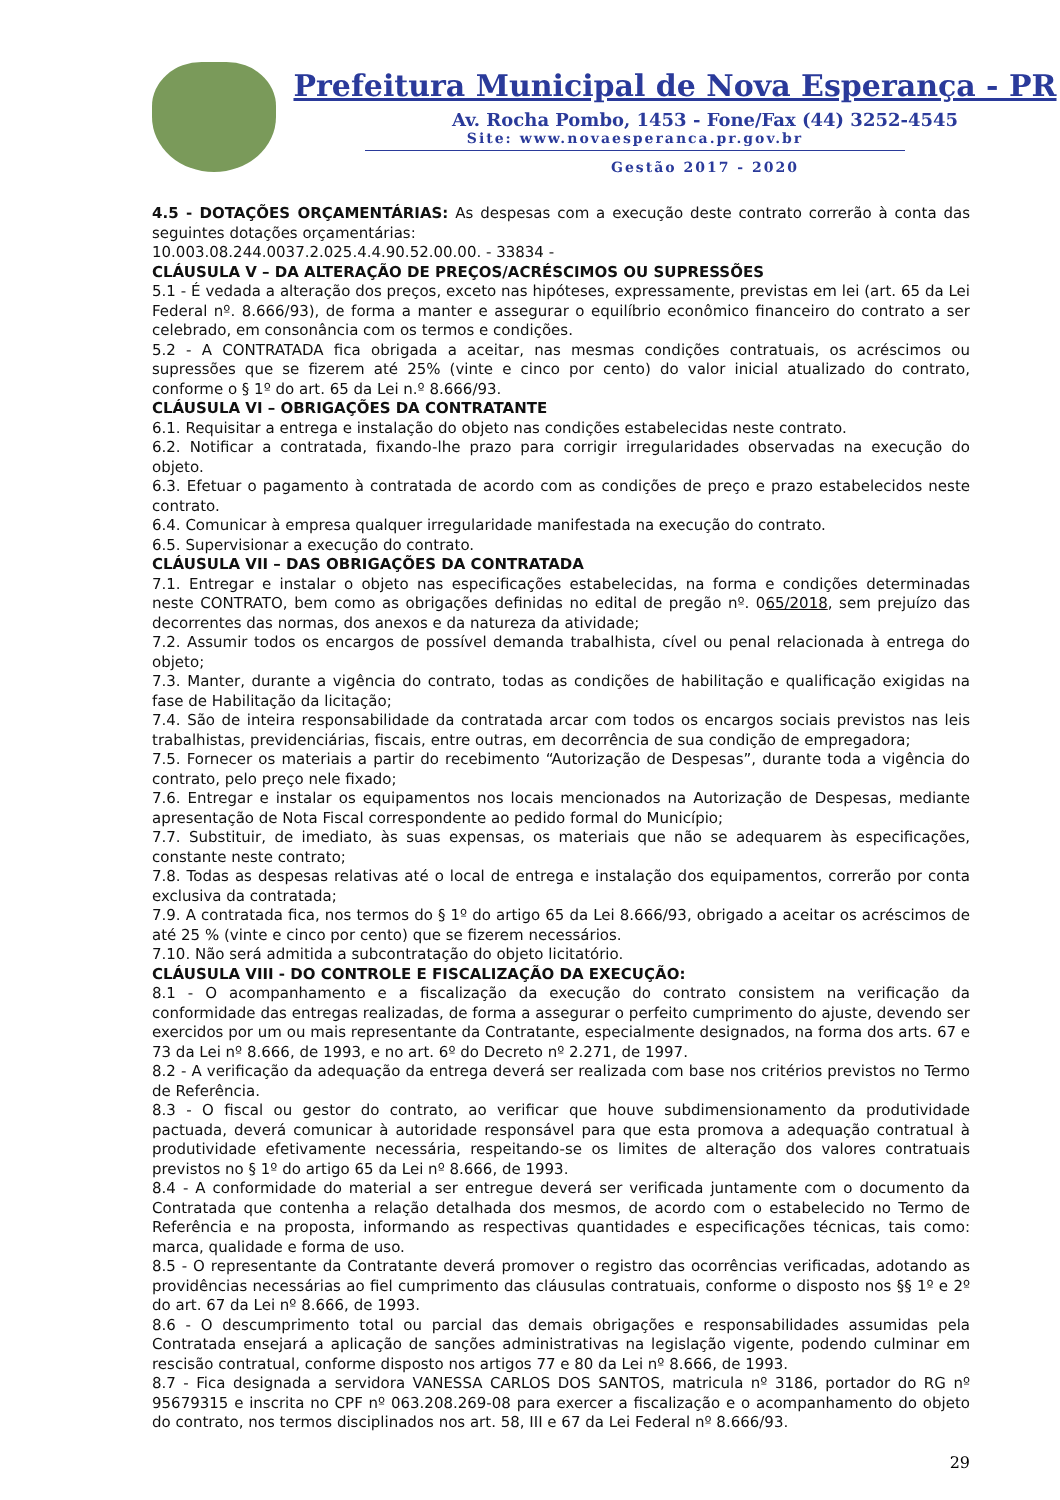Prefeitura Municipal de Nova Esperança - PR
Av. Rocha Pombo, 1453 - Fone/Fax (44) 3252-4545
Site: www.novaesperanca.pr.gov.br
Gestão 2017 - 2020
4.5 - DOTAÇÕES ORÇAMENTÁRIAS: As despesas com a execução deste contrato correrão à conta das seguintes dotações orçamentárias:
10.003.08.244.0037.2.025.4.4.90.52.00.00. - 33834 -
CLÁUSULA V – DA ALTERAÇÃO DE PREÇOS/ACRÉSCIMOS OU SUPRESSÕES
5.1 - É vedada a alteração dos preços, exceto nas hipóteses, expressamente, previstas em lei (art. 65 da Lei Federal nº. 8.666/93), de forma a manter e assegurar o equilíbrio econômico financeiro do contrato a ser celebrado, em consonância com os termos e condições.
5.2 - A CONTRATADA fica obrigada a aceitar, nas mesmas condições contratuais, os acréscimos ou supressões que se fizerem até 25% (vinte e cinco por cento) do valor inicial atualizado do contrato, conforme o § 1º do art. 65 da Lei n.º 8.666/93.
CLÁUSULA VI – OBRIGAÇÕES DA CONTRATANTE
6.1. Requisitar a entrega e instalação do objeto nas condições estabelecidas neste contrato.
6.2. Notificar a contratada, fixando-lhe prazo para corrigir irregularidades observadas na execução do objeto.
6.3. Efetuar o pagamento à contratada de acordo com as condições de preço e prazo estabelecidos neste contrato.
6.4. Comunicar à empresa qualquer irregularidade manifestada na execução do contrato.
6.5. Supervisionar a execução do contrato.
CLÁUSULA VII – DAS OBRIGAÇÕES DA CONTRATADA
7.1. Entregar e instalar o objeto nas especificações estabelecidas, na forma e condições determinadas neste CONTRATO, bem como as obrigações definidas no edital de pregão nº. 065/2018, sem prejuízo das decorrentes das normas, dos anexos e da natureza da atividade;
7.2. Assumir todos os encargos de possível demanda trabalhista, cível ou penal relacionada à entrega do objeto;
7.3. Manter, durante a vigência do contrato, todas as condições de habilitação e qualificação exigidas na fase de Habilitação da licitação;
7.4. São de inteira responsabilidade da contratada arcar com todos os encargos sociais previstos nas leis trabalhistas, previdenciárias, fiscais, entre outras, em decorrência de sua condição de empregadora;
7.5. Fornecer os materiais a partir do recebimento “Autorização de Despesas”, durante toda a vigência do contrato, pelo preço nele fixado;
7.6. Entregar e instalar os equipamentos nos locais mencionados na Autorização de Despesas, mediante apresentação de Nota Fiscal correspondente ao pedido formal do Município;
7.7. Substituir, de imediato, às suas expensas, os materiais que não se adequarem às especificações, constante neste contrato;
7.8. Todas as despesas relativas até o local de entrega e instalação dos equipamentos, correrão por conta exclusiva da contratada;
7.9. A contratada fica, nos termos do § 1º do artigo 65 da Lei 8.666/93, obrigado a aceitar os acréscimos de até 25 % (vinte e cinco por cento) que se fizerem necessários.
7.10. Não será admitida a subcontratação do objeto licitatório.
CLÁUSULA VIII - DO CONTROLE E FISCALIZAÇÃO DA EXECUÇÃO:
8.1 - O acompanhamento e a fiscalização da execução do contrato consistem na verificação da conformidade das entregas realizadas, de forma a assegurar o perfeito cumprimento do ajuste, devendo ser exercidos por um ou mais representante da Contratante, especialmente designados, na forma dos arts. 67 e 73 da Lei nº 8.666, de 1993, e no art. 6º do Decreto nº 2.271, de 1997.
8.2 - A verificação da adequação da entrega deverá ser realizada com base nos critérios previstos no Termo de Referência.
8.3 - O fiscal ou gestor do contrato, ao verificar que houve subdimensionamento da produtividade pactuada, deverá comunicar à autoridade responsável para que esta promova a adequação contratual à produtividade efetivamente necessária, respeitando-se os limites de alteração dos valores contratuais previstos no § 1º do artigo 65 da Lei nº 8.666, de 1993.
8.4 - A conformidade do material a ser entregue deverá ser verificada juntamente com o documento da Contratada que contenha a relação detalhada dos mesmos, de acordo com o estabelecido no Termo de Referência e na proposta, informando as respectivas quantidades e especificações técnicas, tais como: marca, qualidade e forma de uso.
8.5 - O representante da Contratante deverá promover o registro das ocorrências verificadas, adotando as providências necessárias ao fiel cumprimento das cláusulas contratuais, conforme o disposto nos §§ 1º e 2º do art. 67 da Lei nº 8.666, de 1993.
8.6 - O descumprimento total ou parcial das demais obrigações e responsabilidades assumidas pela Contratada ensejará a aplicação de sanções administrativas na legislação vigente, podendo culminar em rescisão contratual, conforme disposto nos artigos 77 e 80 da Lei nº 8.666, de 1993.
8.7 - Fica designada a servidora VANESSA CARLOS DOS SANTOS, matricula nº 3186, portador do RG nº 95679315 e inscrita no CPF nº 063.208.269-08 para exercer a fiscalização e o acompanhamento do objeto do contrato, nos termos disciplinados nos art. 58, III e 67 da Lei Federal nº 8.666/93.
29